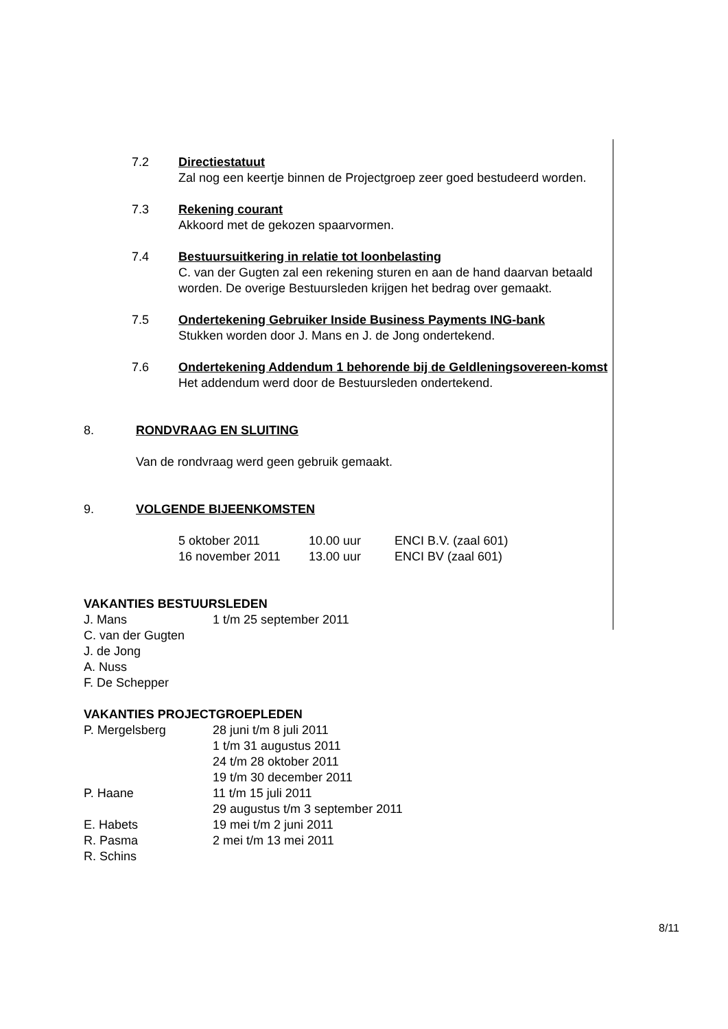7.2 Directiestatuut
Zal nog een keertje binnen de Projectgroep zeer goed bestudeerd worden.
7.3 Rekening courant
Akkoord met de gekozen spaarvormen.
7.4 Bestuursuitkering in relatie tot loonbelasting
C. van der Gugten zal een rekening sturen en aan de hand daarvan betaald worden. De overige Bestuursleden krijgen het bedrag over gemaakt.
7.5 Ondertekening Gebruiker Inside Business Payments ING-bank
Stukken worden door J. Mans en J. de Jong ondertekend.
7.6 Ondertekening Addendum 1 behorende bij de Geldleningsovereen-komst
Het addendum werd door de Bestuursleden ondertekend.
8. RONDVRAAG EN SLUITING
Van de rondvraag werd geen gebruik gemaakt.
9. VOLGENDE BIJEENKOMSTEN
| 5 oktober 2011 | 10.00 uur | ENCI B.V. (zaal 601) |
| 16 november 2011 | 13.00 uur | ENCI BV (zaal 601) |
VAKANTIES BESTUURSLEDEN
| J. Mans | 1 t/m 25 september 2011 |
| C. van der Gugten | |
| J. de Jong | |
| A. Nuss | |
| F. De Schepper | |
VAKANTIES PROJECTGROEPLEDEN
| P. Mergelsberg | 28 juni t/m 8 juli 2011 |
| | 1 t/m 31 augustus 2011 |
| | 24 t/m 28 oktober 2011 |
| | 19 t/m 30 december 2011 |
| P. Haane | 11 t/m 15 juli 2011 |
| | 29 augustus t/m 3 september 2011 |
| E. Habets | 19 mei t/m 2 juni 2011 |
| R. Pasma | 2 mei t/m 13 mei 2011 |
| R. Schins | |
8/11